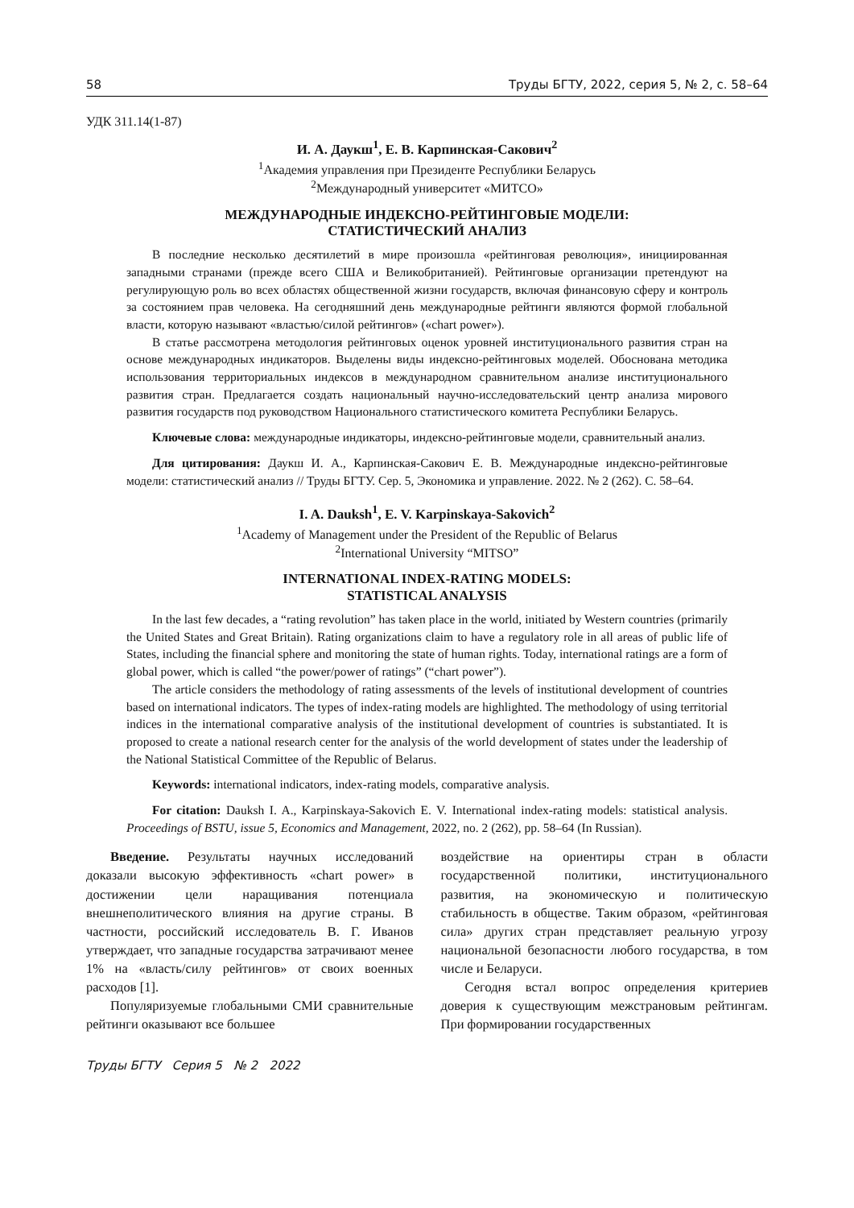58 Труды БГТУ, 2022, серия 5, № 2, с. 58–64
УДК 311.14(1-87)
И. А. Даукш<sup>1</sup>, Е. В. Карпинская-Сакович<sup>2</sup>
<sup>1</sup> Академия управления при Президенте Республики Беларусь
<sup>2</sup> Международный университет «МИТСО»
МЕЖДУНАРОДНЫЕ ИНДЕКСНО-РЕЙТИНГОВЫЕ МОДЕЛИ:
СТАТИСТИЧЕСКИЙ АНАЛИЗ
В последние несколько десятилетий в мире произошла «рейтинговая революция», инициированная западными странами (прежде всего США и Великобританией). Рейтинговые организации претендуют на регулирующую роль во всех областях общественной жизни государств, включая финансовую сферу и контроль за состоянием прав человека. На сегодняшний день международные рейтинги являются формой глобальной власти, которую называют «властью/силой рейтингов» («chart power»).
В статье рассмотрена методология рейтинговых оценок уровней институционального развития стран на основе международных индикаторов. Выделены виды индексно-рейтинговых моделей. Обоснована методика использования территориальных индексов в международном сравнительном анализе институционального развития стран. Предлагается создать национальный научно-исследовательский центр анализа мирового развития государств под руководством Национального статистического комитета Республики Беларусь.
Ключевые слова: международные индикаторы, индексно-рейтинговые модели, сравнительный анализ.
Для цитирования: Даукш И. А., Карпинская-Сакович Е. В. Международные индексно-рейтинговые модели: статистический анализ // Труды БГТУ. Сер. 5, Экономика и управление. 2022. № 2 (262). С. 58–64.
I. A. Dauksh<sup>1</sup>, E. V. Karpinskaya-Sakovich<sup>2</sup>
<sup>1</sup> Academy of Management under the President of the Republic of Belarus
<sup>2</sup> International University “MITSO”
INTERNATIONAL INDEX-RATING MODELS:
STATISTICAL ANALYSIS
In the last few decades, a “rating revolution” has taken place in the world, initiated by Western countries (primarily the United States and Great Britain). Rating organizations claim to have a regulatory role in all areas of public life of States, including the financial sphere and monitoring the state of human rights. Today, international ratings are a form of global power, which is called “the power/power of ratings” (“chart power”).
The article considers the methodology of rating assessments of the levels of institutional development of countries based on international indicators. The types of index-rating models are highlighted. The methodology of using territorial indices in the international comparative analysis of the institutional development of countries is substantiated. It is proposed to create a national research center for the analysis of the world development of states under the leadership of the National Statistical Committee of the Republic of Belarus.
Keywords: international indicators, index-rating models, comparative analysis.
For citation: Dauksh I. A., Karpinskaya-Sakovich E. V. International index-rating models: statistical analysis. Proceedings of BSTU, issue 5, Economics and Management, 2022, no. 2 (262), pp. 58–64 (In Russian).
Введение. Результаты научных исследований доказали высокую эффективность «chart power» в достижении цели наращивания потенциала внешнеполитического влияния на другие страны. В частности, российский исследователь В. Г. Иванов утверждает, что западные государства затрачивают менее 1% на «власть/силу рейтингов» от своих военных расходов [1].
Популяризуемые глобальными СМИ сравнительные рейтинги оказывают все большее
воздействие на ориентиры стран в области государственной политики, институционального развития, на экономическую и политическую стабильность в обществе. Таким образом, «рейтинговая сила» других стран представляет реальную угрозу национальной безопасности любого государства, в том числе и Беларуси.
Сегодня встал вопрос определения критериев доверия к существующим межстрановым рейтингам. При формировании государственных
Труды БГТУ Серия 5 № 2 2022